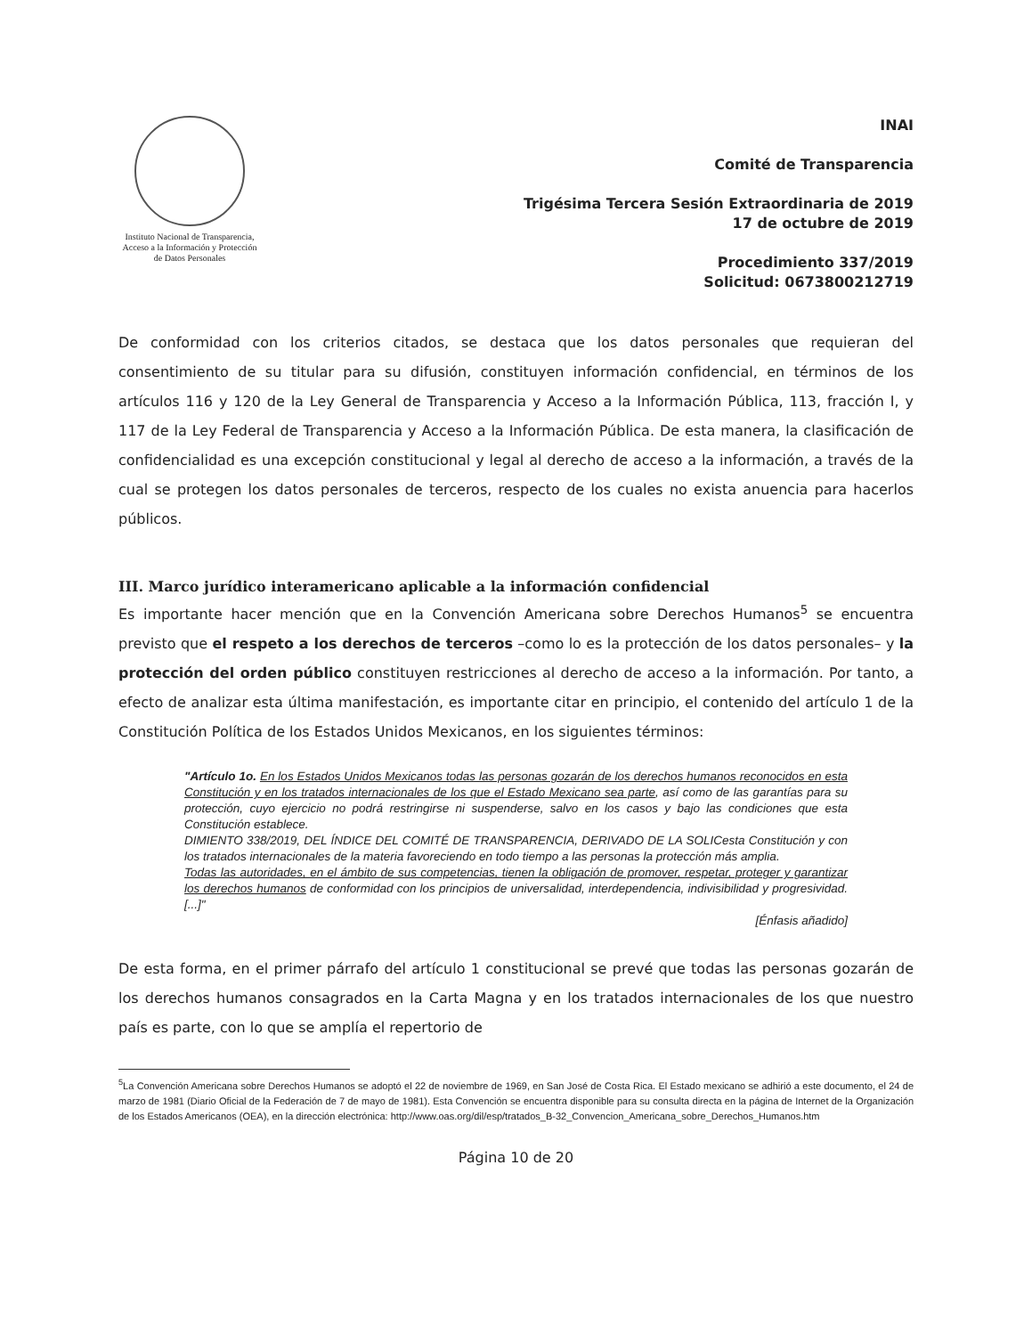Instituto Nacional de Transparencia, Acceso a la Información y Protección de Datos Personales
INAI
Comité de Transparencia
Trigésima Tercera Sesión Extraordinaria de 2019
17 de octubre de 2019
Procedimiento 337/2019
Solicitud: 0673800212719
De conformidad con los criterios citados, se destaca que los datos personales que requieran del consentimiento de su titular para su difusión, constituyen información confidencial, en términos de los artículos 116 y 120 de la Ley General de Transparencia y Acceso a la Información Pública, 113, fracción I, y 117 de la Ley Federal de Transparencia y Acceso a la Información Pública. De esta manera, la clasificación de confidencialidad es una excepción constitucional y legal al derecho de acceso a la información, a través de la cual se protegen los datos personales de terceros, respecto de los cuales no exista anuencia para hacerlos públicos.
III. Marco jurídico interamericano aplicable a la información confidencial
Es importante hacer mención que en la Convención Americana sobre Derechos Humanos<sup>5</sup> se encuentra previsto que el respeto a los derechos de terceros –como lo es la protección de los datos personales– y la protección del orden público constituyen restricciones al derecho de acceso a la información. Por tanto, a efecto de analizar esta última manifestación, es importante citar en principio, el contenido del artículo 1 de la Constitución Política de los Estados Unidos Mexicanos, en los siguientes términos:
"Artículo 1o. En los Estados Unidos Mexicanos todas las personas gozarán de los derechos humanos reconocidos en esta Constitución y en los tratados internacionales de los que el Estado Mexicano sea parte, así como de las garantías para su protección, cuyo ejercicio no podrá restringirse ni suspenderse, salvo en los casos y bajo las condiciones que esta Constitución establece.
DIMIENTO 338/2019, DEL ÍNDICE DEL COMITÉ DE TRANSPARENCIA, DERIVADO DE LA SOLICesta Constitución y con los tratados internacionales de la materia favoreciendo en todo tiempo a las personas la protección más amplia.
Todas las autoridades, en el ámbito de sus competencias, tienen la obligación de promover, respetar, proteger y garantizar los derechos humanos de conformidad con los principios de universalidad, interdependencia, indivisibilidad y progresividad. [...]"
[Énfasis añadido]
De esta forma, en el primer párrafo del artículo 1 constitucional se prevé que todas las personas gozarán de los derechos humanos consagrados en la Carta Magna y en los tratados internacionales de los que nuestro país es parte, con lo que se amplía el repertorio de
<sup>5</sup> La Convención Americana sobre Derechos Humanos se adoptó el 22 de noviembre de 1969, en San José de Costa Rica. El Estado mexicano se adhirió a este documento, el 24 de marzo de 1981 (Diario Oficial de la Federación de 7 de mayo de 1981). Esta Convención se encuentra disponible para su consulta directa en la página de Internet de la Organización de los Estados Americanos (OEA), en la dirección electrónica: http://www.oas.org/dil/esp/tratados_B-32_Convencion_Americana_sobre_Derechos_Humanos.htm
Página 10 de 20